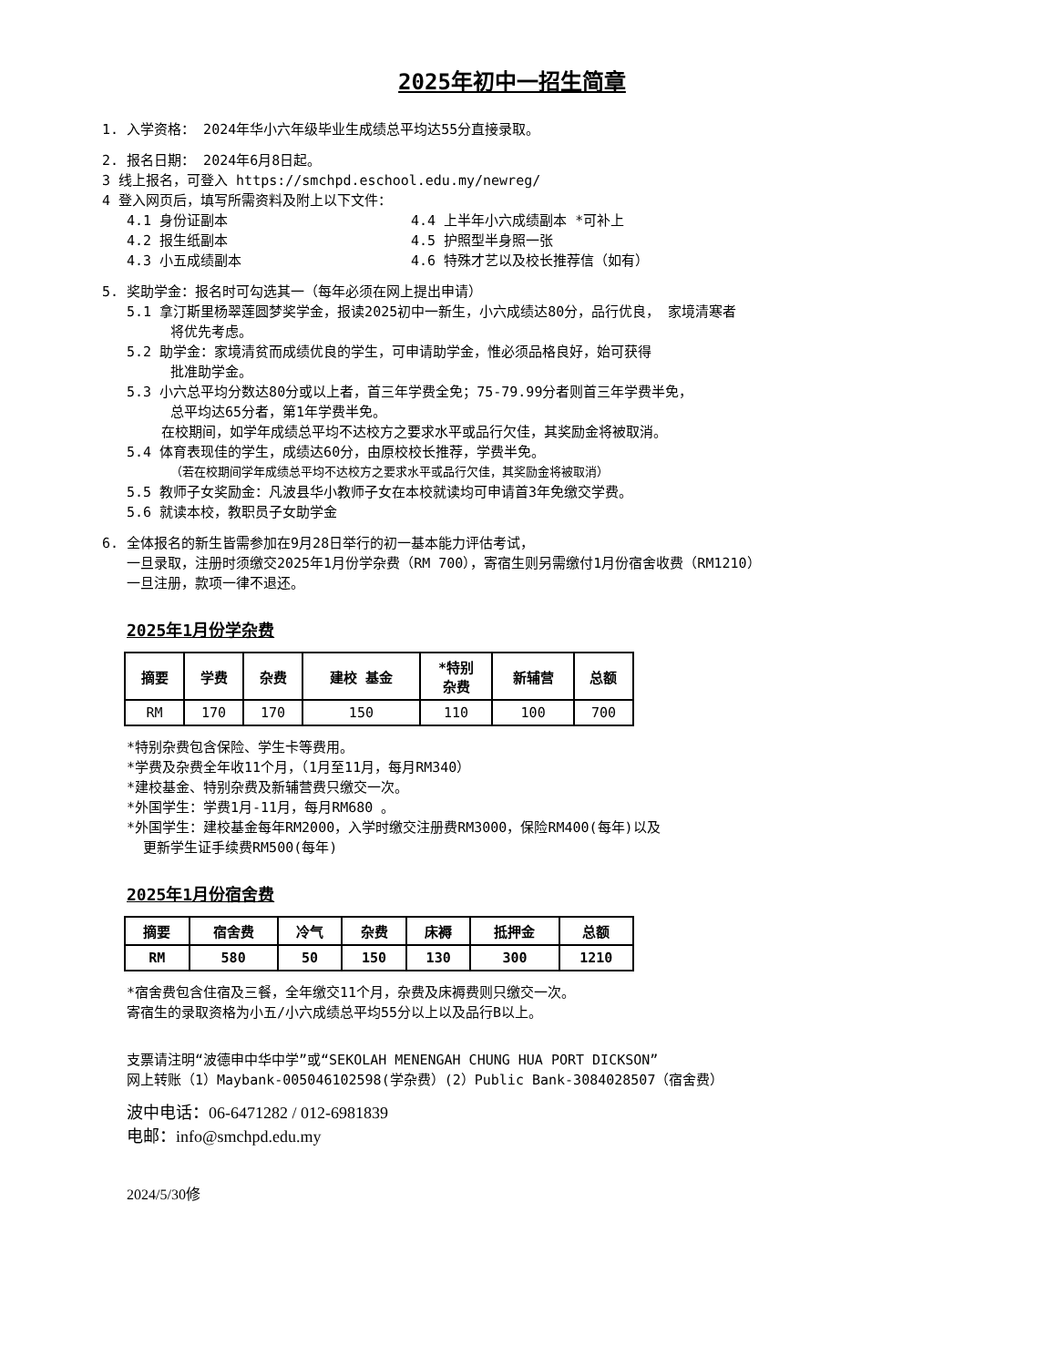2025年初中一招生简章
1. 入学资格： 2024年华小六年级毕业生成绩总平均达55分直接录取。
2. 报名日期： 2024年6月8日起。
3 线上报名，可登入 https://smchpd.eschool.edu.my/newreg/
4 登入网页后，填写所需资料及附上以下文件：
4.1 身份证副本 4.4 上半年小六成绩副本 *可补上
4.2 报生纸副本 4.5 护照型半身照一张
4.3 小五成绩副本 4.6 特殊才艺以及校长推荐信（如有）
5. 奖助学金：报名时可勾选其一（每年必须在网上提出申请）
5.1 拿汀斯里杨翠莲圆梦奖学金，报读2025初中一新生，小六成绩达80分，品行优良， 家境清寒者
将优先考虑。
5.2 助学金：家境清贫而成绩优良的学生，可申请助学金，惟必须品格良好，始可获得
批准助学金。
5.3 小六总平均分数达80分或以上者，首三年学费全免；75-79.99分者则首三年学费半免，
总平均达65分者，第1年学费半免。
在校期间，如学年成绩总平均不达校方之要求水平或品行欠佳，其奖励金将被取消。
5.4 体育表现佳的学生，成绩达60分，由原校校长推荐，学费半免。
（若在校期间学年成绩总平均不达校方之要求水平或品行欠佳，其奖励金将被取消）
5.5 教师子女奖励金：凡波县华小教师子女在本校就读均可申请首3年免缴交学费。
5.6 就读本校，教职员子女助学金
6. 全体报名的新生皆需参加在9月28日举行的初一基本能力评估考试，
一旦录取，注册时须缴交2025年1月份学杂费（RM 700），寄宿生则另需缴付1月份宿舍收费（RM1210）
一旦注册，款项一律不退还。
2025年1月份学杂费
| 摘要 | 学费 | 杂费 | 建校 基金 | *特别 杂费 | 新辅营 | 总额 |
| --- | --- | --- | --- | --- | --- | --- |
| RM | 170 | 170 | 150 | 110 | 100 | 700 |
*特别杂费包含保险、学生卡等费用。
*学费及杂费全年收11个月，（1月至11月，每月RM340）
*建校基金、特别杂费及新辅营费只缴交一次。
*外国学生：学费1月-11月，每月RM680 。
*外国学生：建校基金每年RM2000，入学时缴交注册费RM3000，保险RM400(每年)以及
更新学生证手续费RM500(每年)
2025年1月份宿舍费
| 摘要 | 宿舍费 | 冷气 | 杂费 | 床褥 | 抵押金 | 总额 |
| --- | --- | --- | --- | --- | --- | --- |
| RM | 580 | 50 | 150 | 130 | 300 | 1210 |
*宿舍费包含住宿及三餐，全年缴交11个月，杂费及床褥费则只缴交一次。
寄宿生的录取资格为小五/小六成绩总平均55分以上以及品行B以上。
支票请注明“波德申中华中学”或“SEKOLAH MENENGAH CHUNG HUA PORT DICKSON”
网上转账（1）Maybank-005046102598(学杂费）(2）Public Bank-3084028507（宿舍费）
波中电话：06-6471282 / 012-6981839
电邮：info@smchpd.edu.my
2024/5/30修